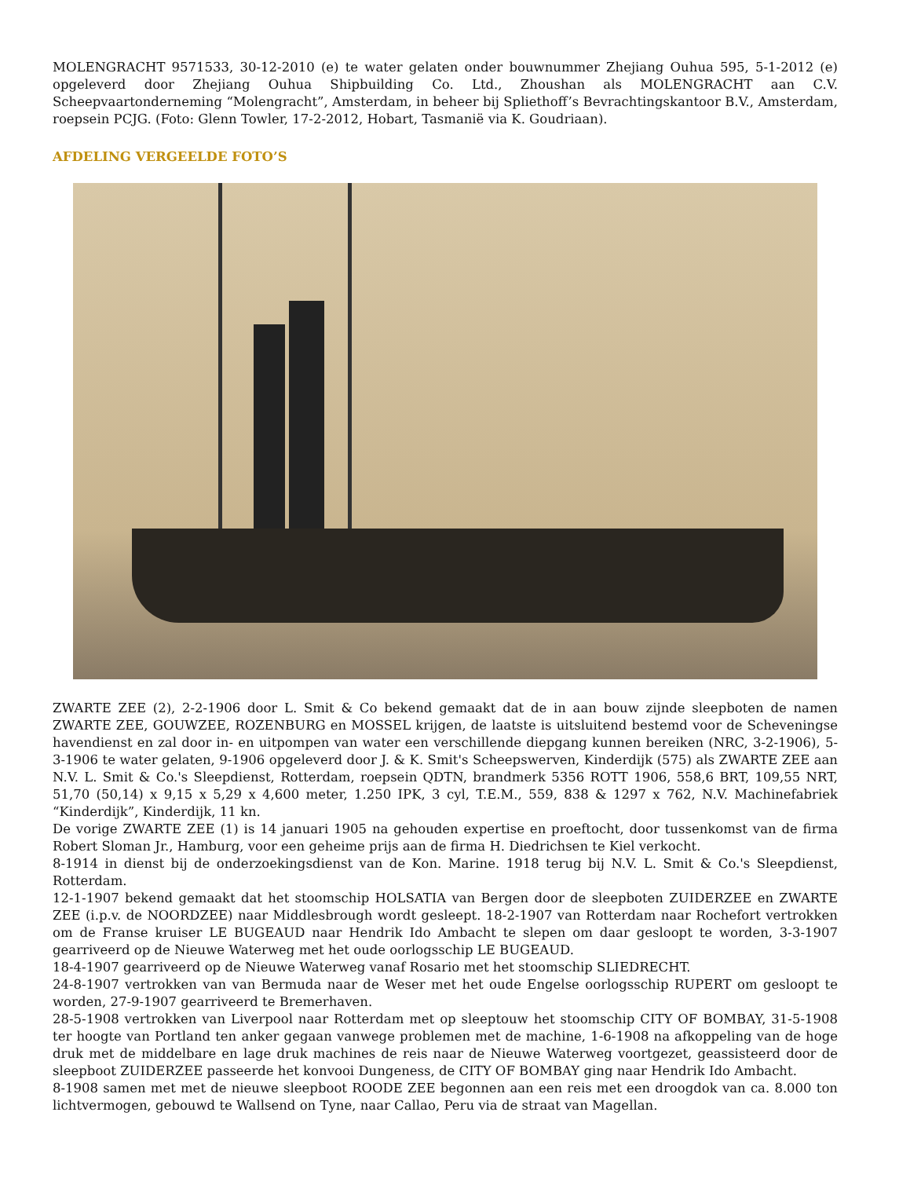MOLENGRACHT 9571533, 30-12-2010 (e) te water gelaten onder bouwnummer Zhejiang Ouhua 595, 5-1-2012 (e) opgeleverd door Zhejiang Ouhua Shipbuilding Co. Ltd., Zhoushan als MOLENGRACHT aan C.V. Scheepvaartonderneming “Molengracht”, Amsterdam, in beheer bij Spliethoff’s Bevrachtingskantoor B.V., Amsterdam, roepsein PCJG. (Foto: Glenn Towler, 17-2-2012, Hobart, Tasmanië via K. Goudriaan).
AFDELING VERGEELDE FOTO’S
ZWARTE ZEE (2), 2-2-1906 door L. Smit & Co bekend gemaakt dat de in aan bouw zijnde sleepboten de namen ZWARTE ZEE, GOUWZEE, ROZENBURG en MOSSEL krijgen, de laatste is uitsluitend bestemd voor de Scheveningse havendienst en zal door in- en uitpompen van water een verschillende diepgang kunnen bereiken (NRC, 3-2-1906), 5-3-1906 te water gelaten, 9-1906 opgeleverd door J. & K. Smit's Scheepswerven, Kinderdijk (575) als ZWARTE ZEE aan N.V. L. Smit & Co.'s Sleepdienst, Rotterdam, roepsein QDTN, brandmerk 5356 ROTT 1906, 558,6 BRT, 109,55 NRT, 51,70 (50,14) x 9,15 x 5,29 x 4,600 meter, 1.250 IPK, 3 cyl, T.E.M., 559, 838 & 1297 x 762, N.V. Machinefabriek “Kinderdijk”, Kinderdijk, 11 kn.
De vorige ZWARTE ZEE (1) is 14 januari 1905 na gehouden expertise en proeftocht, door tussenkomst van de firma Robert Sloman Jr., Hamburg, voor een geheime prijs aan de firma H. Diedrichsen te Kiel verkocht.
8-1914 in dienst bij de onderzoekingsdienst van de Kon. Marine. 1918 terug bij N.V. L. Smit & Co.'s Sleepdienst, Rotterdam.
12-1-1907 bekend gemaakt dat het stoomschip HOLSATIA van Bergen door de sleepboten ZUIDERZEE en ZWARTE ZEE (i.p.v. de NOORDZEE) naar Middlesbrough wordt gesleept. 18-2-1907 van Rotterdam naar Rochefort vertrokken om de Franse kruiser LE BUGEAUD naar Hendrik Ido Ambacht te slepen om daar gesloopt te worden, 3-3-1907 gearriveerd op de Nieuwe Waterweg met het oude oorlogsschip LE BUGEAUD.
18-4-1907 gearriveerd op de Nieuwe Waterweg vanaf Rosario met het stoomschip SLIEDRECHT.
24-8-1907 vertrokken van van Bermuda naar de Weser met het oude Engelse oorlogsschip RUPERT om gesloopt te worden, 27-9-1907 gearriveerd te Bremerhaven.
28-5-1908 vertrokken van Liverpool naar Rotterdam met op sleeptouw het stoomschip CITY OF BOMBAY, 31-5-1908 ter hoogte van Portland ten anker gegaan vanwege problemen met de machine, 1-6-1908 na afkoppeling van de hoge druk met de middelbare en lage druk machines de reis naar de Nieuwe Waterweg voortgezet, geassisteerd door de sleepboot ZUIDERZEE passeerde het konvooi Dungeness, de CITY OF BOMBAY ging naar Hendrik Ido Ambacht.
8-1908 samen met met de nieuwe sleepboot ROODE ZEE begonnen aan een reis met een droogdok van ca. 8.000 ton lichtvermogen, gebouwd te Wallsend on Tyne, naar Callao, Peru via de straat van Magellan.